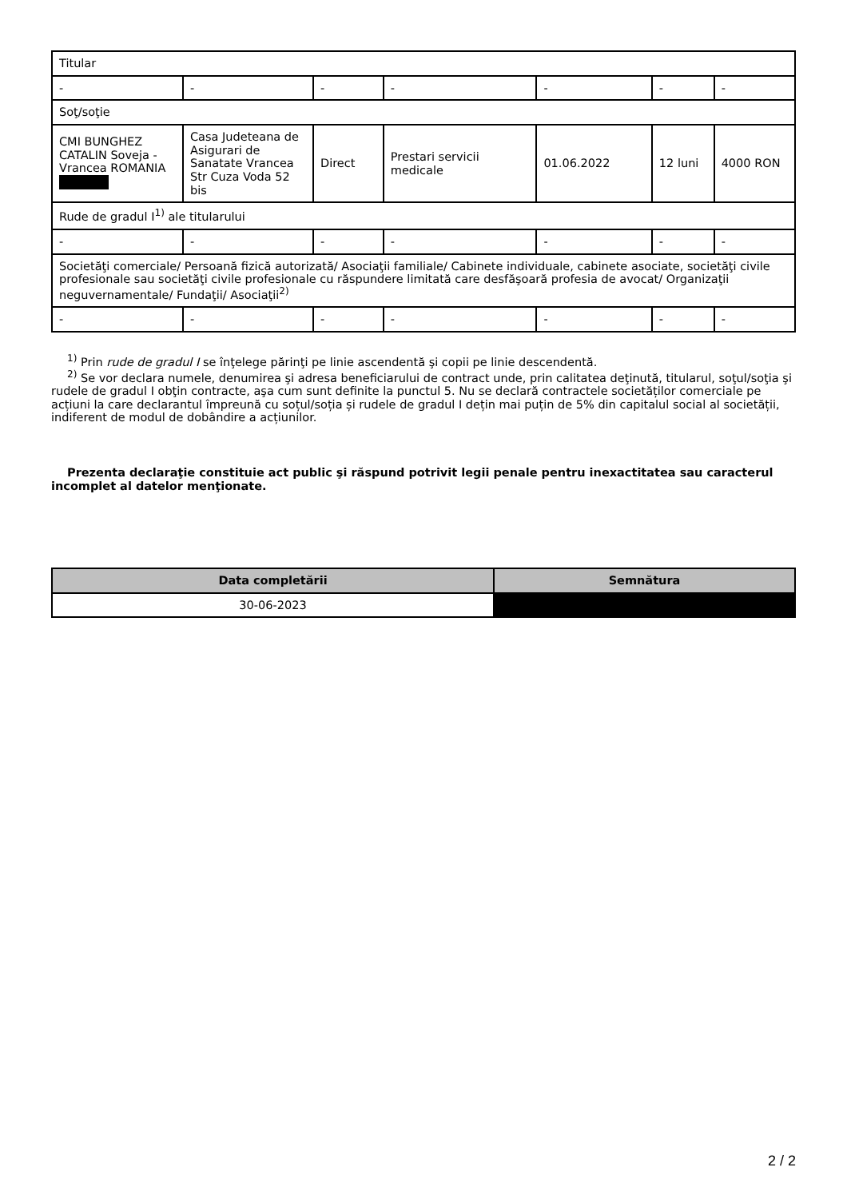| Titular | | | | | | |
| - | - | - | - | - | - | - |
| Soţ/soţie | | | | | | |
| CMI BUNGHEZ CATALIN Soveja - Vrancea ROMANIA | Casa Judeteana de Asigurari de Sanatate Vrancea Str Cuza Voda 52 bis | Direct | Prestari servicii medicale | 01.06.2022 | 12 luni | 4000 RON |
| Rude de gradul I<sup>1)</sup> ale titularului | | | | | | |
| - | - | - | - | - | - | - |
| Societăţi comerciale/ Persoană fizică autorizată/ Asociaţii familiale/ Cabinete individuale, cabinete asociate, societăţi civile profesionale sau societăţi civile profesionale cu răspundere limitată care desfăşoară profesia de avocat/ Organizaţii neguvernamentale/ Fundaţii/ Asociaţii<sup>2)</sup> | | | | | | |
| - | - | - | - | - | - | - |
<sup>1)</sup> Prin rude de gradul I se înţelege părinţi pe linie ascendentă şi copii pe linie descendentă.
<sup>2)</sup> Se vor declara numele, denumirea şi adresa beneficiarului de contract unde, prin calitatea deţinută, titularul, soţul/soţia şi rudele de gradul I obţin contracte, aşa cum sunt definite la punctul 5. Nu se declară contractele societăților comerciale pe acțiuni la care declarantul împreună cu soțul/soția și rudele de gradul I dețin mai puțin de 5% din capitalul social al societății, indiferent de modul de dobândire a acțiunilor.
Prezenta declaraţie constituie act public şi răspund potrivit legii penale pentru inexactitatea sau caracterul incomplet al datelor menţionate.
| Data completării | Semnătura |
| --- | --- |
| 30-06-2023 | |
2 / 2